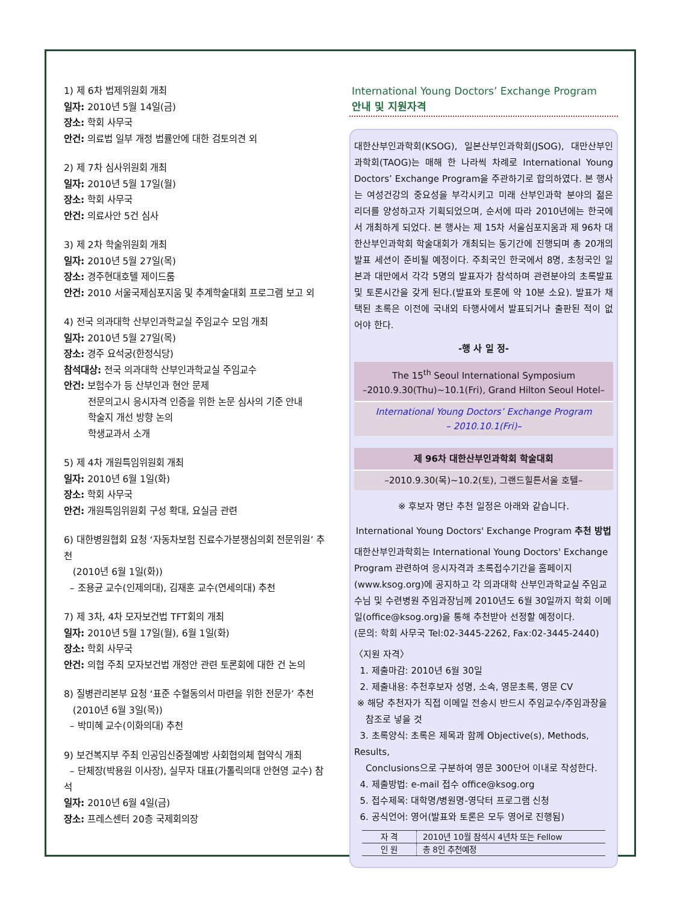1) 제 6차 법제위원회 개최
일자: 2010년 5월 14일(금)
장소: 학회 사무국
안건: 의료법 일부 개정 법률안에 대한 검토의견 외
2) 제 7차 심사위원회 개최
일자: 2010년 5월 17일(월)
장소: 학회 사무국
안건: 의료사안 5건 심사
3) 제 2차 학술위원회 개최
일자: 2010년 5월 27일(목)
장소: 경주현대호텔 제이드룸
안건: 2010 서울국제심포지움 및 추계학술대회 프로그램 보고 외
4) 전국 의과대학 산부인과학교실 주임교수 모임 개최
일자: 2010년 5월 27일(목)
장소: 경주 요석궁(한정식당)
참석대상: 전국 의과대학 산부인과학교실 주임교수
안건: 보험수가 등 산부인과 현안 문제
전문의고시 응시자격 인증을 위한 논문 심사의 기준 안내
학술지 개선 방향 논의
학생교과서 소개
5) 제 4차 개원특임위원회 개최
일자: 2010년 6월 1일(화)
장소: 학회 사무국
안건: 개원특임위원회 구성 확대, 요실금 관련
6) 대한병원협회 요청 ‘자동차보험 진료수가분쟁심의회 전문위원’ 추천
(2010년 6월 1일(화))
– 조용균 교수(인제의대), 김재훈 교수(연세의대) 추천
7) 제 3차, 4차 모자보건법 TFT회의 개최
일자: 2010년 5월 17일(월), 6월 1일(화)
장소: 학회 사무국
안건: 의협 주최 모자보건법 개정안 관련 토론회에 대한 건 논의
8) 질병관리본부 요청 ‘표준 수혈동의서 마련을 위한 전문가’ 추천
(2010년 6월 3일(목))
– 박미혜 교수(이화의대) 추천
9) 보건복지부 주최 인공임신중절예방 사회협의체 협약식 개최
– 단체장(박용원 이사장), 실무자 대표(가톨릭의대 안현영 교수) 참석
일자: 2010년 6월 4일(금)
장소: 프레스센터 20층 국제회의장
International Young Doctors’ Exchange Program
안내 및 지원자격
대한산부인과학회(KSOG), 일본산부인과학회(JSOG), 대만산부인과학회(TAOG)는 매해 한 나라씩 차례로 International Young Doctors’ Exchange Program을 주관하기로 합의하였다. 본 행사는 여성건강의 중요성을 부각시키고 미래 산부인과학 분야의 젊은 리더를 양성하고자 기획되었으며, 순서에 따라 2010년에는 한국에서 개최하게 되었다. 본 행사는 제 15차 서울심포지움과 제 96차 대한산부인과학회 학술대회가 개최되는 동기간에 진행되며 총 20개의 발표 세션이 준비될 예정이다. 주최국인 한국에서 8명, 초청국인 일본과 대만에서 각각 5명의 발표자가 참석하며 관련분야의 초록발표 및 토론시간을 갖게 된다.(발표와 토론에 약 10분 소요). 발표가 채택된 초록은 이전에 국내외 타행사에서 발표되거나 출판된 적이 없어야 한다.
-행 사 일 정-
The 15<sup>th</sup> Seoul International Symposium
–2010.9.30(Thu)~10.1(Fri), Grand Hilton Seoul Hotel–
International Young Doctors’ Exchange Program
– 2010.10.1(Fri)–
제 96차 대한산부인과학회 학술대회
–2010.9.30(목)~10.2(토), 그랜드힐튼서울 호텔–
※ 후보자 명단 추천 일정은 아래와 같습니다.
International Young Doctors' Exchange Program 추천 방법
대한산부인과학회는 International Young Doctors' Exchange Program 관련하여 응시자격과 초록접수기간을 홈페이지(www.ksog.org)에 공지하고 각 의과대학 산부인과학교실 주임교수님 및 수련병원 주임과장님께 2010년도 6월 30일까지 학회 이메일(office@ksog.org)을 통해 추천받아 선정할 예정이다.
(문의: 학회 사무국 Tel:02-3445-2262, Fax:02-3445-2440)
〈지원 자격〉
1. 제출마감: 2010년 6월 30일
2. 제출내용: 추천후보자 성명, 소속, 영문초록, 영문 CV
※ 해당 추천자가 직접 이메일 전송시 반드시 주임교수/주임과장을
참조로 넣을 것
3. 초록양식: 초록은 제목과 함께 Objective(s), Methods, Results,
Conclusions으로 구분하여 영문 300단어 이내로 작성한다.
4. 제출방법: e-mail 접수 office@ksog.org
5. 접수제목: 대학명/병원명-영닥터 프로그램 신청
6. 공식언어: 영어(발표와 토론은 모두 영어로 진행됨)
| 자 격 | 2010년 10월 참석시 4년차 또는 Fellow |
| 인 원 | 총 8인 추천예정 |